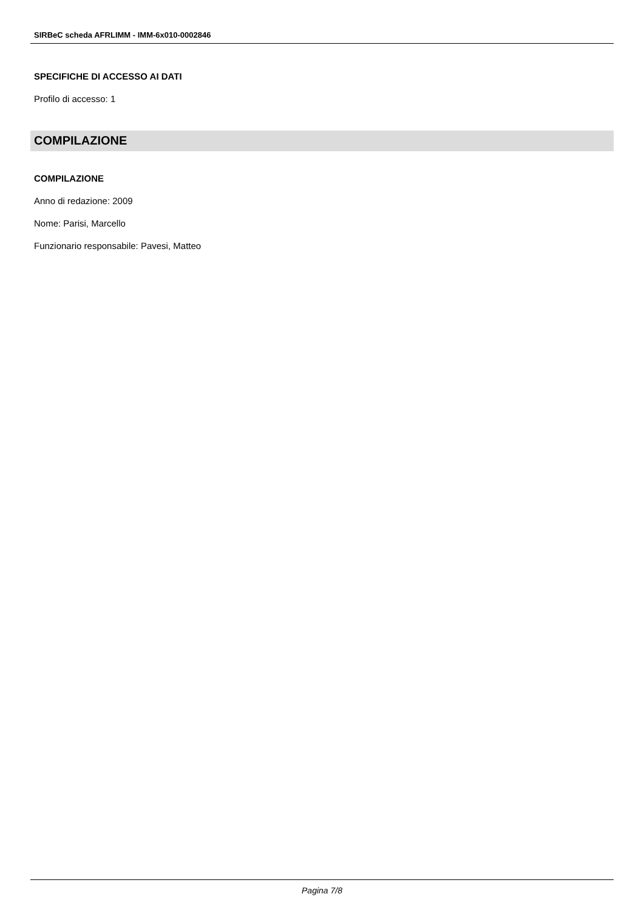SIRBeC scheda AFRLIMM - IMM-6x010-0002846
SPECIFICHE DI ACCESSO AI DATI
Profilo di accesso: 1
COMPILAZIONE
COMPILAZIONE
Anno di redazione: 2009
Nome: Parisi, Marcello
Funzionario responsabile: Pavesi, Matteo
Pagina 7/8